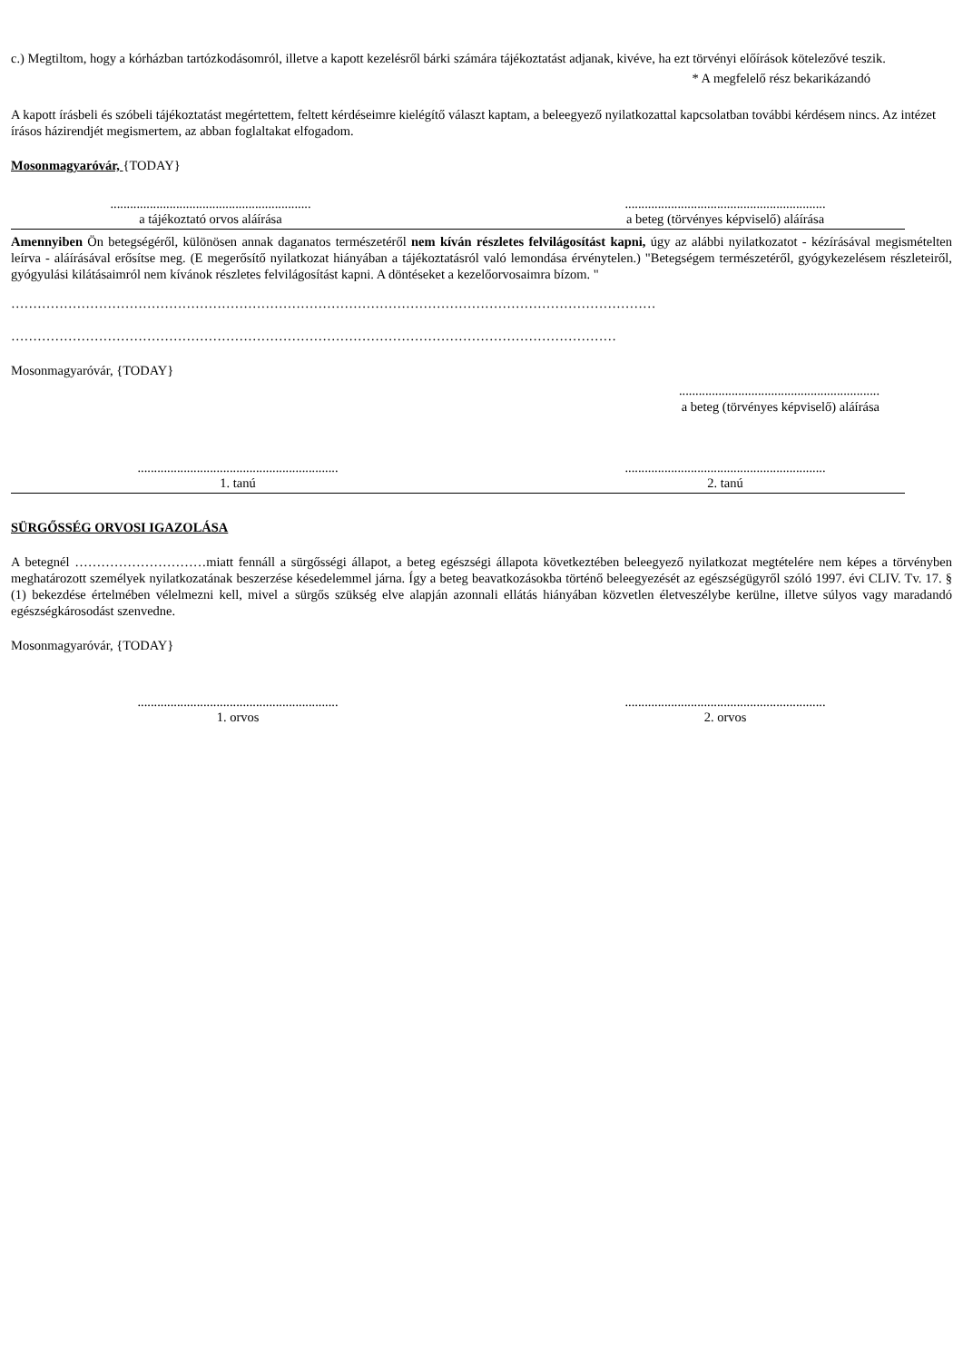c.) Megtiltom, hogy a kórházban tartózkodásomról, illetve a kapott kezelésről bárki számára tájékoztatást adjanak, kivéve, ha ezt törvényi előírások kötelezővé teszik.
* A megfelelő rész bekarikázandó
A kapott írásbeli és szóbeli tájékoztatást megértettem, feltett kérdéseimre kielégítő választ kaptam, a beleegyező nyilatkozattal kapcsolatban további kérdésem nincs. Az intézet írásos házirendjét megismertem, az abban foglaltakat elfogadom.
Mosonmagyaróvár, {TODAY}
.............................................................
a tájékoztató orvos aláírása
.............................................................
a beteg (törvényes képviselő) aláírása
Amennyiben Ön betegségéről, különösen annak daganatos természetéről nem kíván részletes felvilágosítást kapni, úgy az alábbi nyilatkozatot - kézírásával megismételten leírva - aláírásával erősítse meg. (E megerősítő nyilatkozat hiányában a tájékoztatásról való lemondása érvénytelen.) "Betegségem természetéről, gyógykezelésem részleteiről, gyógyulási kilátásaimról nem kívánok részletes felvilágosítást kapni. A döntéseket a kezelőorvosaimra bízom. "
…………………………………………………………………………………………………………………………………
…………………………………………………………………………………………………………………………
Mosonmagyaróvár, {TODAY}
.............................................................
a beteg (törvényes képviselő) aláírása
.............................................................
1. tanú
.............................................................
2. tanú
SÜRGŐSSÉG ORVOSI IGAZOLÁSA
A betegnél …………………………miatt fennáll a sürgősségi állapot, a beteg egészségi állapota következtében beleegyező nyilatkozat megtételére nem képes a törvényben meghatározott személyek nyilatkozatának beszerzése késedelemmel járna. Így a beteg beavatkozásokba történő beleegyezését az egészségügyről szóló 1997. évi CLIV. Tv. 17. § (1) bekezdése értelmében vélelmezni kell, mivel a sürgős szükség elve alapján azonnali ellátás hiányában közvetlen életveszélybe kerülne, illetve súlyos vagy maradandó egészségkárosodást szenvedne.
Mosonmagyaróvár, {TODAY}
.............................................................
1. orvos
.............................................................
2. orvos